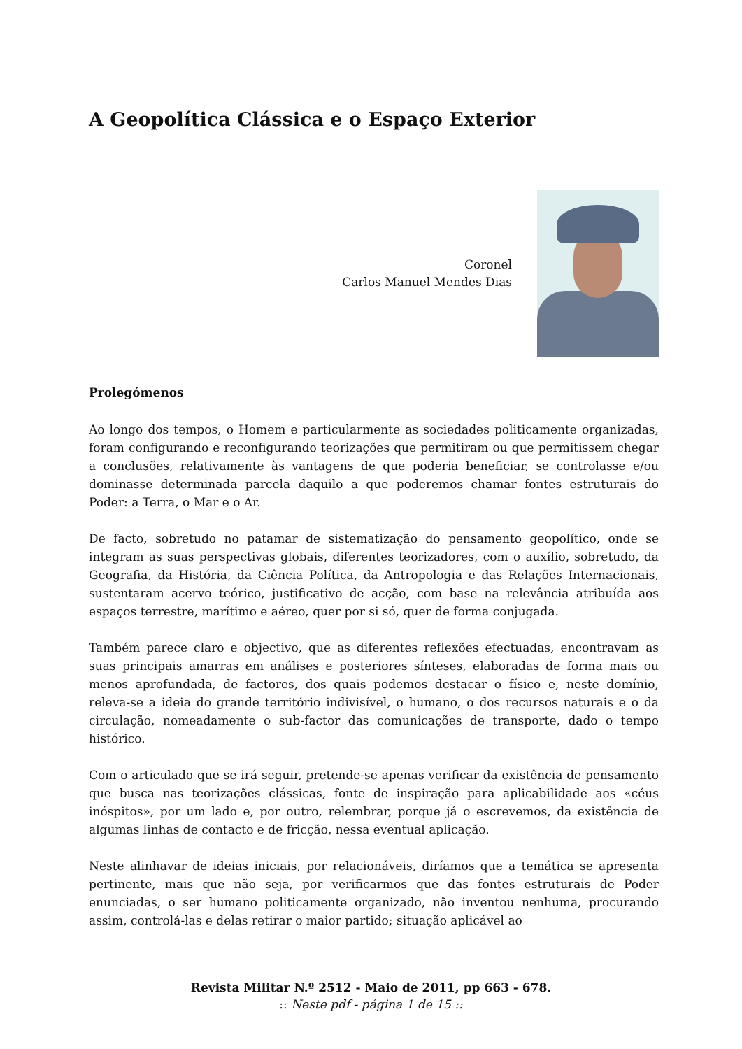A Geopolítica Clássica e o Espaço Exterior
Coronel
Carlos Manuel Mendes Dias
Prolegómenos
Ao longo dos tempos, o Homem e particularmente as sociedades politicamente organizadas, foram configurando e reconfigurando teorizações que permitiram ou que permitissem chegar a conclusões, relativamente às vantagens de que poderia beneficiar, se controlasse e/ou dominasse determinada parcela daquilo a que poderemos chamar fontes estruturais do Poder: a Terra, o Mar e o Ar.
De facto, sobretudo no patamar de sistematização do pensamento geopolítico, onde se integram as suas perspectivas globais, diferentes teorizadores, com o auxílio, sobretudo, da Geografia, da História, da Ciência Política, da Antropologia e das Relações Internacionais, sustentaram acervo teórico, justificativo de acção, com base na relevância atribuída aos espaços terrestre, marítimo e aéreo, quer por si só, quer de forma conjugada.
Também parece claro e objectivo, que as diferentes reflexões efectuadas, encontravam as suas principais amarras em análises e posteriores sínteses, elaboradas de forma mais ou menos aprofundada, de factores, dos quais podemos destacar o físico e, neste domínio, releva-se a ideia do grande território indivisível, o humano, o dos recursos naturais e o da circulação, nomeadamente o sub-factor das comunicações de transporte, dado o tempo histórico.
Com o articulado que se irá seguir, pretende-se apenas verificar da existência de pensamento que busca nas teorizações clássicas, fonte de inspiração para aplicabilidade aos «céus inóspitos», por um lado e, por outro, relembrar, porque já o escrevemos, da existência de algumas linhas de contacto e de fricção, nessa eventual aplicação.
Neste alinhavar de ideias iniciais, por relacionáveis, diríamos que a temática se apresenta pertinente, mais que não seja, por verificarmos que das fontes estruturais de Poder enunciadas, o ser humano politicamente organizado, não inventou nenhuma, procurando assim, controlá-las e delas retirar o maior partido; situação aplicável ao
Revista Militar N.º 2512 - Maio de 2011, pp 663 - 678.
:: Neste pdf - página 1 de 15 ::